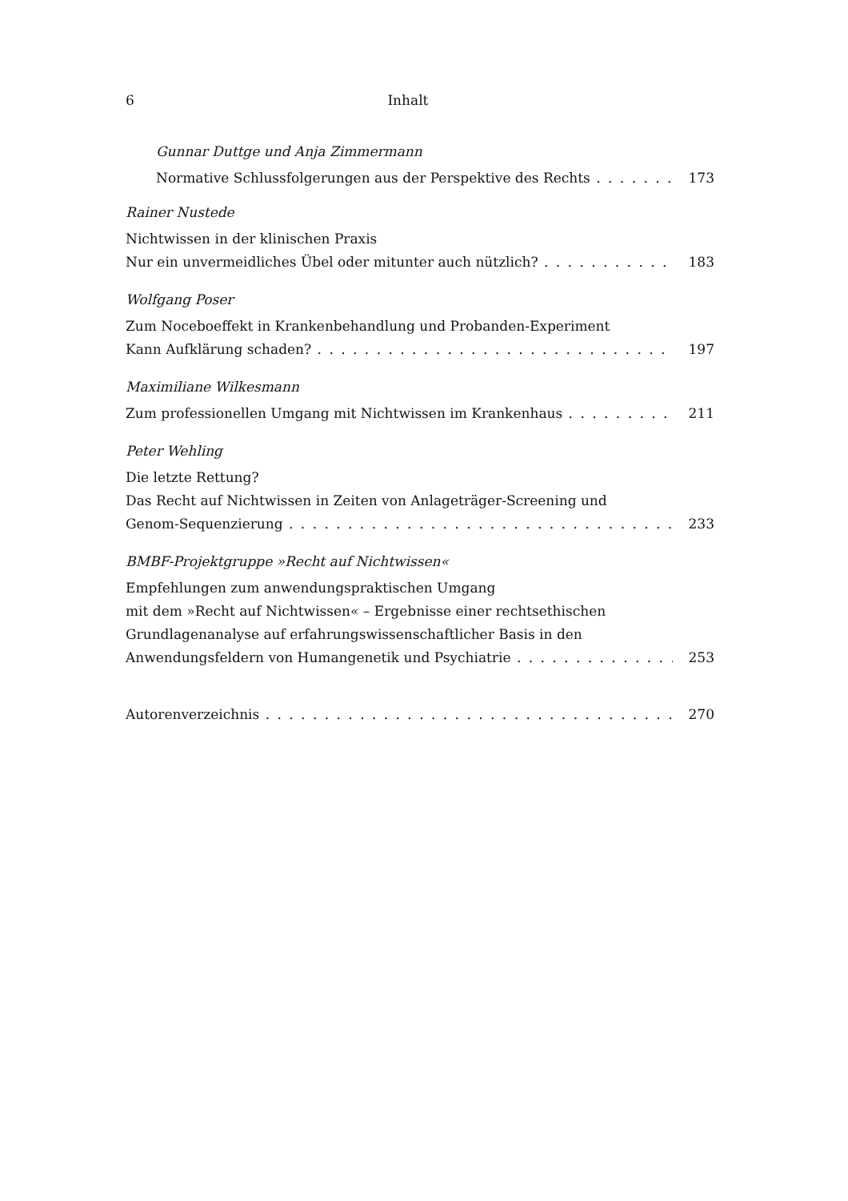6 Inhalt
Gunnar Duttge und Anja Zimmermann
Normative Schlussfolgerungen aus der Perspektive des Rechts 173
Rainer Nustede
Nichtwissen in der klinischen Praxis
Nur ein unvermeidliches Übel oder mitunter auch nützlich? 183
Wolfgang Poser
Zum Noceboeffekt in Krankenbehandlung und Probanden-Experiment
Kann Aufklärung schaden? 197
Maximiliane Wilkesmann
Zum professionellen Umgang mit Nichtwissen im Krankenhaus 211
Peter Wehling
Die letzte Rettung?
Das Recht auf Nichtwissen in Zeiten von Anlageträger-Screening und
Genom-Sequenzierung 233
BMBF-Projektgruppe »Recht auf Nichtwissen«
Empfehlungen zum anwendungspraktischen Umgang
mit dem »Recht auf Nichtwissen« – Ergebnisse einer rechtsethischen
Grundlagenanalyse auf erfahrungswissenschaftlicher Basis in den
Anwendungsfeldern von Humangenetik und Psychiatrie 253
Autorenverzeichnis 270